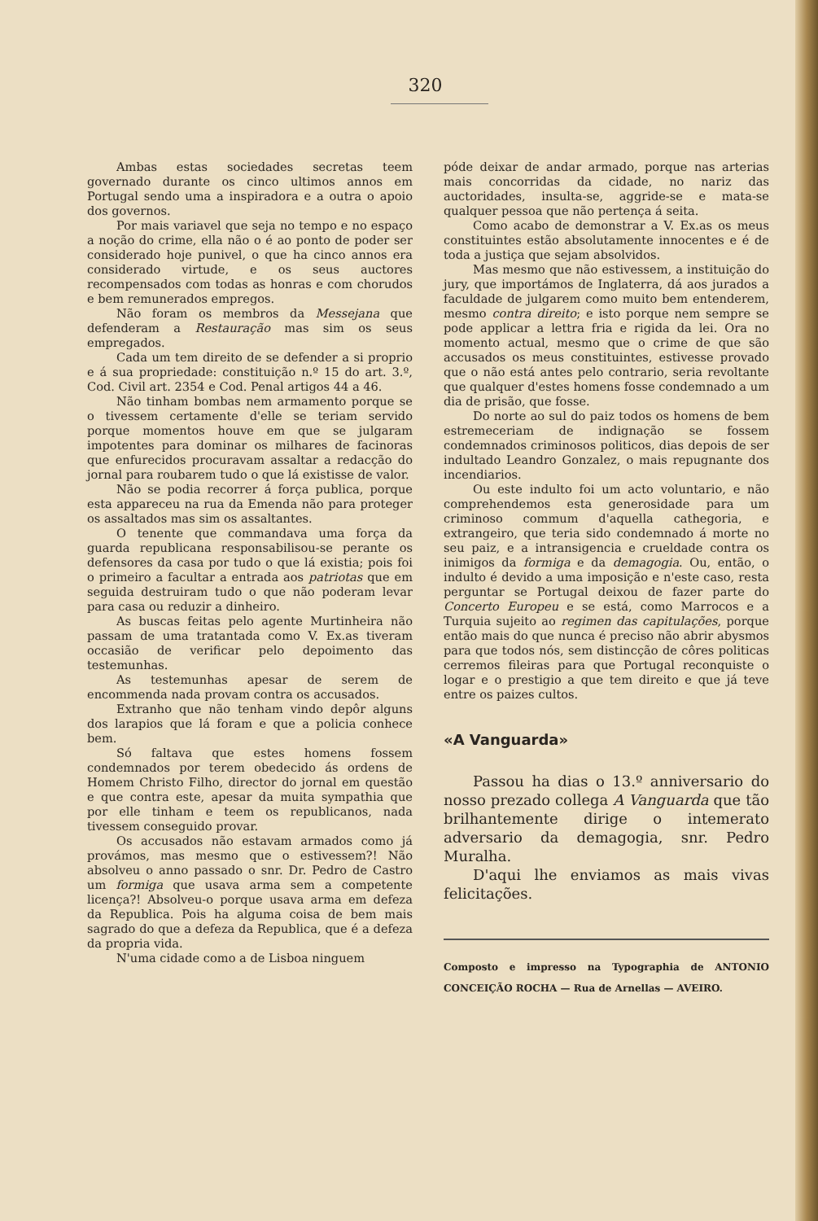320
Ambas estas sociedades secretas teem governado durante os cinco ultimos annos em Portugal sendo uma a inspiradora e a outra o apoio dos governos.
Por mais variavel que seja no tempo e no espaço a noção do crime, ella não o é ao ponto de poder ser considerado hoje punivel, o que ha cinco annos era considerado virtude, e os seus auctores recompensados com todas as honras e com chorudos e bem remunerados empregos.
Não foram os membros da Messejana que defenderam a Restauração mas sim os seus empregados.
Cada um tem direito de se defender a si proprio e á sua propriedade: constituição n.º 15 do art. 3.º, Cod. Civil art. 2354 e Cod. Penal artigos 44 a 46.
Não tinham bombas nem armamento porque se o tivessem certamente d'elle se teriam servido porque momentos houve em que se julgaram impotentes para dominar os milhares de facinoras que enfurecidos procuravam assaltar a redacção do jornal para roubarem tudo o que lá existisse de valor.
Não se podia recorrer á força publica, porque esta appareceu na rua da Emenda não para proteger os assaltados mas sim os assaltantes.
O tenente que commandava uma força da guarda republicana responsabilisou-se perante os defensores da casa por tudo o que lá existia; pois foi o primeiro a facultar a entrada aos patriotas que em seguida destruiram tudo o que não poderam levar para casa ou reduzir a dinheiro.
As buscas feitas pelo agente Murtinheira não passam de uma tratantada como V. Ex.as tiveram occasião de verificar pelo depoimento das testemunhas.
As testemunhas apesar de serem de encommenda nada provam contra os accusados.
Extranho que não tenham vindo depôr alguns dos larapios que lá foram e que a policia conhece bem.
Só faltava que estes homens fossem condemnados por terem obedecido ás ordens de Homem Christo Filho, director do jornal em questão e que contra este, apesar da muita sympathia que por elle tinham e teem os republicanos, nada tivessem conseguido provar.
Os accusados não estavam armados como já provámos, mas mesmo que o estivessem?! Não absolveu o anno passado o snr. Dr. Pedro de Castro um formiga que usava arma sem a competente licença?! Absolveu-o porque usava arma em defeza da Republica. Pois ha alguma coisa de bem mais sagrado do que a defeza da Republica, que é a defeza da propria vida.
N'uma cidade como a de Lisboa ninguem
póde deixar de andar armado, porque nas arterias mais concorridas da cidade, no nariz das auctoridades, insulta-se, aggride-se e mata-se qualquer pessoa que não pertença á seita.
Como acabo de demonstrar a V. Ex.as os meus constituintes estão absolutamente innocentes e é de toda a justiça que sejam absolvidos.
Mas mesmo que não estivessem, a instituição do jury, que importámos de Inglaterra, dá aos jurados a faculdade de julgarem como muito bem entenderem, mesmo contra direito; e isto porque nem sempre se pode applicar a lettra fria e rigida da lei. Ora no momento actual, mesmo que o crime de que são accusados os meus constituintes, estivesse provado que o não está antes pelo contrario, seria revoltante que qualquer d'estes homens fosse condemnado a um dia de prisão, que fosse.
Do norte ao sul do paiz todos os homens de bem estremeceriam de indignação se fossem condemnados criminosos politicos, dias depois de ser indultado Leandro Gonzalez, o mais repugnante dos incendiarios.
Ou este indulto foi um acto voluntario, e não comprehendemos esta generosidade para um criminoso commum d'aquella cathegoria, e extrangeiro, que teria sido condemnado á morte no seu paiz, e a intransigencia e crueldade contra os inimigos da formiga e da demagogia. Ou, então, o indulto é devido a uma imposição e n'este caso, resta perguntar se Portugal deixou de fazer parte do Concerto Europeu e se está, como Marrocos e a Turquia sujeito ao regimen das capitulações, porque então mais do que nunca é preciso não abrir abysmos para que todos nós, sem distincção de côres politicas cerremos fileiras para que Portugal reconquiste o logar e o prestigio a que tem direito e que já teve entre os paizes cultos.
«A Vanguarda»
Passou ha dias o 13.º anniversario do nosso prezado collega A Vanguarda que tão brilhantemente dirige o intemerato adversario da demagogia, snr. Pedro Muralha.
D'aqui lhe enviamos as mais vivas felicitações.
Composto e impresso na Typographia de ANTONIO CONCEIÇÃO ROCHA — Rua de Arnellas — AVEIRO.